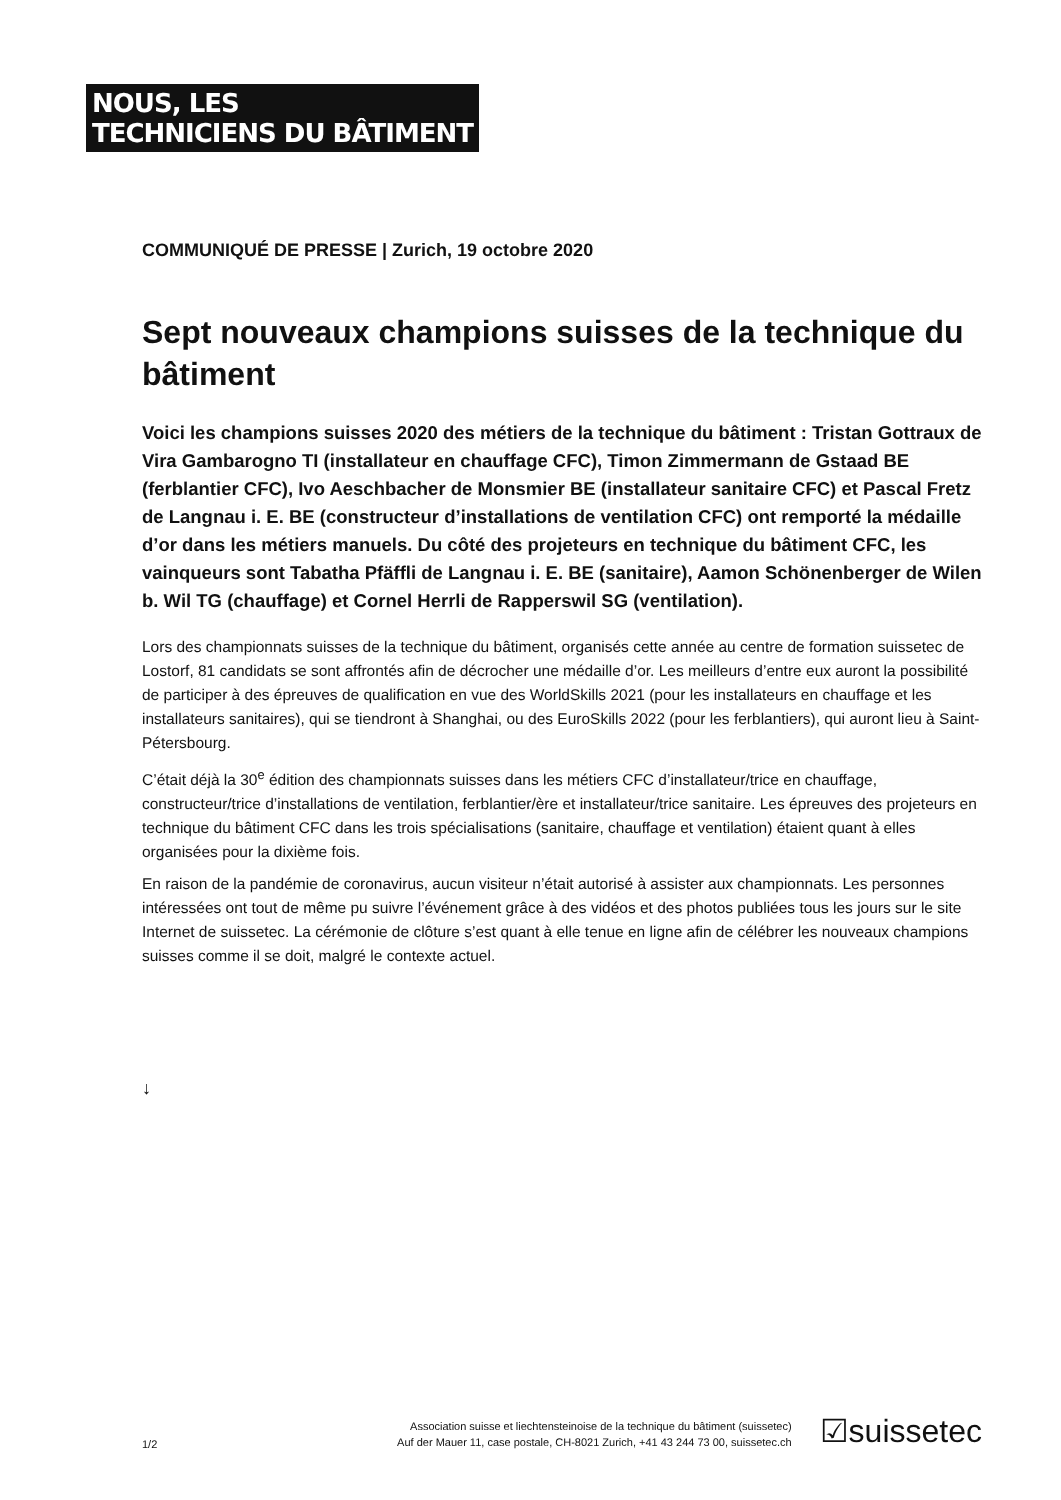NOUS, LES
TECHNICIENS DU BÂTIMENT
COMMUNIQUÉ DE PRESSE | Zurich, 19 octobre 2020
Sept nouveaux champions suisses de la technique du bâtiment
Voici les champions suisses 2020 des métiers de la technique du bâtiment : Tristan Gottraux de Vira Gambarogno TI (installateur en chauffage CFC), Timon Zimmermann de Gstaad BE (ferblantier CFC), Ivo Aeschbacher de Monsmier BE (installateur sanitaire CFC) et Pascal Fretz de Langnau i. E. BE (constructeur d’installations de ventilation CFC) ont remporté la médaille d’or dans les métiers manuels. Du côté des projeteurs en technique du bâtiment CFC, les vainqueurs sont Tabatha Pfäffli de Langnau i. E. BE (sanitaire), Aamon Schönenberger de Wilen b. Wil TG (chauffage) et Cornel Herrli de Rapperswil SG (ventilation).
Lors des championnats suisses de la technique du bâtiment, organisés cette année au centre de formation suissetec de Lostorf, 81 candidats se sont affrontés afin de décrocher une médaille d’or. Les meilleurs d’entre eux auront la possibilité de participer à des épreuves de qualification en vue des WorldSkills 2021 (pour les installateurs en chauffage et les installateurs sanitaires), qui se tiendront à Shanghai, ou des EuroSkills 2022 (pour les ferblantiers), qui auront lieu à Saint-Pétersbourg.
C’était déjà la 30<sup>e</sup> édition des championnats suisses dans les métiers CFC d’installateur/trice en chauffage, constructeur/trice d’installations de ventilation, ferblantier/ère et installateur/trice sanitaire. Les épreuves des projeteurs en technique du bâtiment CFC dans les trois spécialisations (sanitaire, chauffage et ventilation) étaient quant à elles organisées pour la dixième fois.
En raison de la pandémie de coronavirus, aucun visiteur n’était autorisé à assister aux championnats. Les personnes intéressées ont tout de même pu suivre l’événement grâce à des vidéos et des photos publiées tous les jours sur le site Internet de suissetec. La cérémonie de clôture s’est quant à elle tenue en ligne afin de célébrer les nouveaux champions suisses comme il se doit, malgré le contexte actuel.
↓
1/2
Association suisse et liechtensteinoise de la technique du bâtiment (suissetec)
Auf der Mauer 11, case postale, CH-8021 Zurich, +41 43 244 73 00, suissetec.ch
☑suissetec